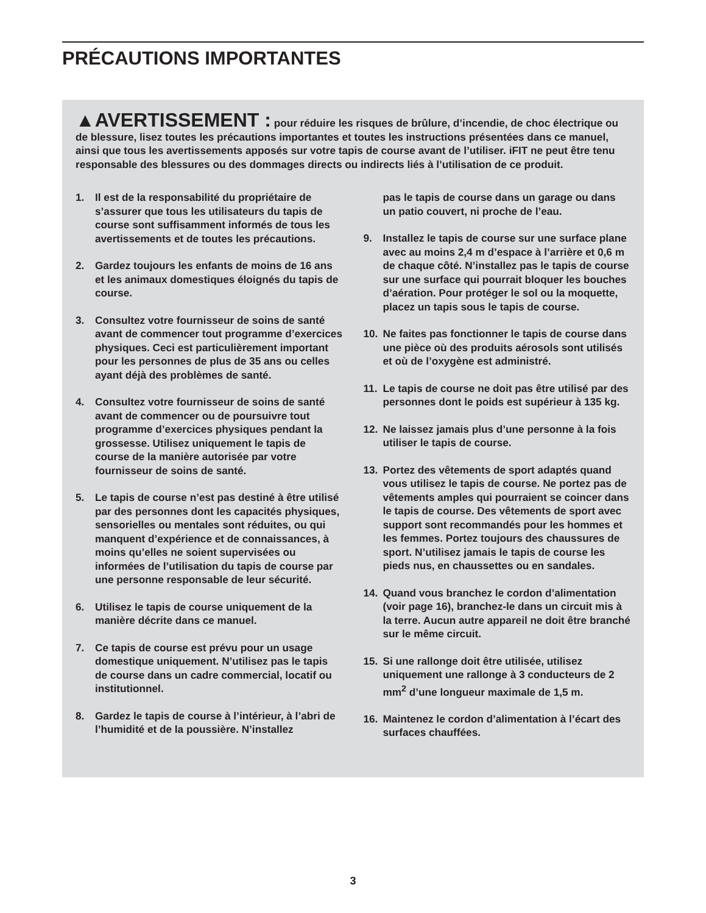PRÉCAUTIONS IMPORTANTES
▲AVERTISSEMENT : pour réduire les risques de brûlure, d’incendie, de choc électrique ou de blessure, lisez toutes les précautions importantes et toutes les instructions présentées dans ce manuel, ainsi que tous les avertissements apposés sur votre tapis de course avant de l’utiliser. iFIT ne peut être tenu responsable des blessures ou des dommages directs ou indirects liés à l’utilisation de ce produit.
1. Il est de la responsabilité du propriétaire de s’assurer que tous les utilisateurs du tapis de course sont suffisamment informés de tous les avertissements et de toutes les précautions.
2. Gardez toujours les enfants de moins de 16 ans et les animaux domestiques éloignés du tapis de course.
3. Consultez votre fournisseur de soins de santé avant de commencer tout programme d’exercices physiques. Ceci est particulièrement important pour les personnes de plus de 35 ans ou celles ayant déjà des problèmes de santé.
4. Consultez votre fournisseur de soins de santé avant de commencer ou de poursuivre tout programme d’exercices physiques pendant la grossesse. Utilisez uniquement le tapis de course de la manière autorisée par votre fournisseur de soins de santé.
5. Le tapis de course n’est pas destiné à être utilisé par des personnes dont les capacités physiques, sensorielles ou mentales sont réduites, ou qui manquent d’expérience et de connaissances, à moins qu’elles ne soient supervisées ou informées de l’utilisation du tapis de course par une personne responsable de leur sécurité.
6. Utilisez le tapis de course uniquement de la manière décrite dans ce manuel.
7. Ce tapis de course est prévu pour un usage domestique uniquement. N’utilisez pas le tapis de course dans un cadre commercial, locatif ou institutionnel.
8. Gardez le tapis de course à l’intérieur, à l’abri de l’humidité et de la poussière. N’installez
pas le tapis de course dans un garage ou dans un patio couvert, ni proche de l’eau.
9. Installez le tapis de course sur une surface plane avec au moins 2,4 m d’espace à l’arrière et 0,6 m de chaque côté. N’installez pas le tapis de course sur une surface qui pourrait bloquer les bouches d’aération. Pour protéger le sol ou la moquette, placez un tapis sous le tapis de course.
10. Ne faites pas fonctionner le tapis de course dans une pièce où des produits aérosols sont utilisés et où de l’oxygène est administré.
11. Le tapis de course ne doit pas être utilisé par des personnes dont le poids est supérieur à 135 kg.
12. Ne laissez jamais plus d’une personne à la fois utiliser le tapis de course.
13. Portez des vêtements de sport adaptés quand vous utilisez le tapis de course. Ne portez pas de vêtements amples qui pourraient se coincer dans le tapis de course. Des vêtements de sport avec support sont recommandés pour les hommes et les femmes. Portez toujours des chaussures de sport. N’utilisez jamais le tapis de course les pieds nus, en chaussettes ou en sandales.
14. Quand vous branchez le cordon d’alimentation (voir page 16), branchez-le dans un circuit mis à la terre. Aucun autre appareil ne doit être branché sur le même circuit.
15. Si une rallonge doit être utilisée, utilisez uniquement une rallonge à 3 conducteurs de 2 mm<sup>2</sup> d’une longueur maximale de 1,5 m.
16. Maintenez le cordon d’alimentation à l’écart des surfaces chauffées.
3